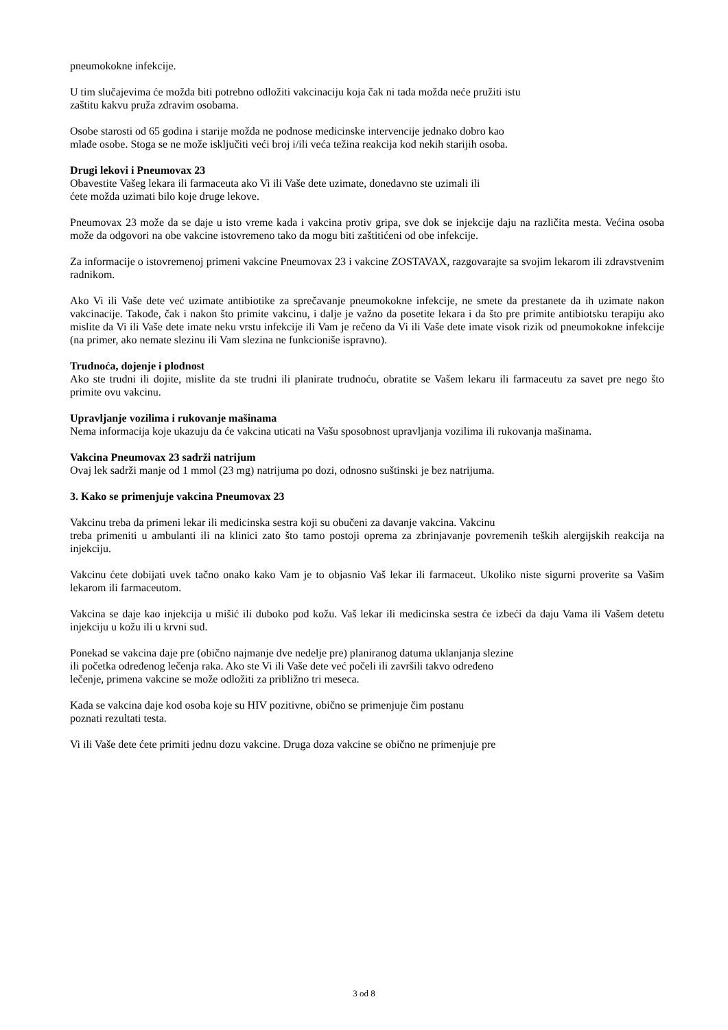pneumokokne infekcije.
U tim slučajevima će možda biti potrebno odložiti vakcinaciju koja čak ni tada možda neće pružiti istu
zaštitu kakvu pruža zdravim osobama.
Osobe starosti od 65 godina i starije možda ne podnose medicinske intervencije jednako dobro kao
mlađe osobe. Stoga se ne može isključiti veći broj i/ili veća težina reakcija kod nekih starijih osoba.
Drugi lekovi i Pneumovax 23
Obavestite Vašeg lekara ili farmaceuta ako Vi ili Vaše dete uzimate, donedavno ste uzimali ili
ćete možda uzimati bilo koje druge lekove.
Pneumovax 23 može da se daje u isto vreme kada i vakcina protiv gripa, sve dok se injekcije daju na različita mesta. Većina osoba može da odgovori na obe vakcine istovremeno tako da mogu biti zaštitićeni od obe infekcije.
Za informacije o istovremenoj primeni vakcine Pneumovax 23 i vakcine ZOSTAVAX, razgovarajte sa svojim lekarom ili zdravstvenim radnikom.
Ako Vi ili Vaše dete već uzimate antibiotike za sprečavanje pneumokokne infekcije, ne smete da prestanete da ih uzimate nakon vakcinacije. Takođe, čak i nakon što primite vakcinu, i dalje je važno da posetite lekara i da što pre primite antibiotsku terapiju ako mislite da Vi ili Vaše dete imate neku vrstu infekcije ili Vam je rečeno da Vi ili Vaše dete imate visok rizik od pneumokokne infekcije (na primer, ako nemate slezinu ili Vam slezina ne funkcioniše ispravno).
Trudnoća, dojenje i plodnost
Ako ste trudni ili dojite, mislite da ste trudni ili planirate trudnoću, obratite se Vašem lekaru ili farmaceutu za savet pre nego što primite ovu vakcinu.
Upravljanje vozilima i rukovanje mašinama
Nema informacija koje ukazuju da će vakcina uticati na Vašu sposobnost upravljanja vozilima ili rukovanja mašinama.
Vakcina Pneumovax 23 sadrži natrijum
Ovaj lek sadrži manje od 1 mmol (23 mg) natrijuma po dozi, odnosno suštinski je bez natrijuma.
3. Kako se primenjuje vakcina Pneumovax 23
Vakcinu treba da primeni lekar ili medicinska sestra koji su obučeni za davanje vakcina. Vakcinu
treba primeniti u ambulanti ili na klinici zato što tamo postoji oprema za zbrinjavanje povremenih teških alergijskih reakcija na injekciju.
Vakcinu ćete dobijati uvek tačno onako kako Vam je to objasnio Vaš lekar ili farmaceut. Ukoliko niste sigurni proverite sa Vašim lekarom ili farmaceutom.
Vakcina se daje kao injekcija u mišić ili duboko pod kožu. Vaš lekar ili medicinska sestra će izbeći da daju Vama ili Vašem detetu injekciju u kožu ili u krvni sud.
Ponekad se vakcina daje pre (obično najmanje dve nedelje pre) planiranog datuma uklanjanja slezine
ili početka određenog lečenja raka. Ako ste Vi ili Vaše dete već počeli ili završili takvo određeno
lečenje, primena vakcine se može odložiti za približno tri meseca.
Kada se vakcina daje kod osoba koje su HIV pozitivne, obično se primenjuje čim postanu
poznati rezultati testa.
Vi ili Vaše dete ćete primiti jednu dozu vakcine. Druga doza vakcine se obično ne primenjuje pre
3 od 8